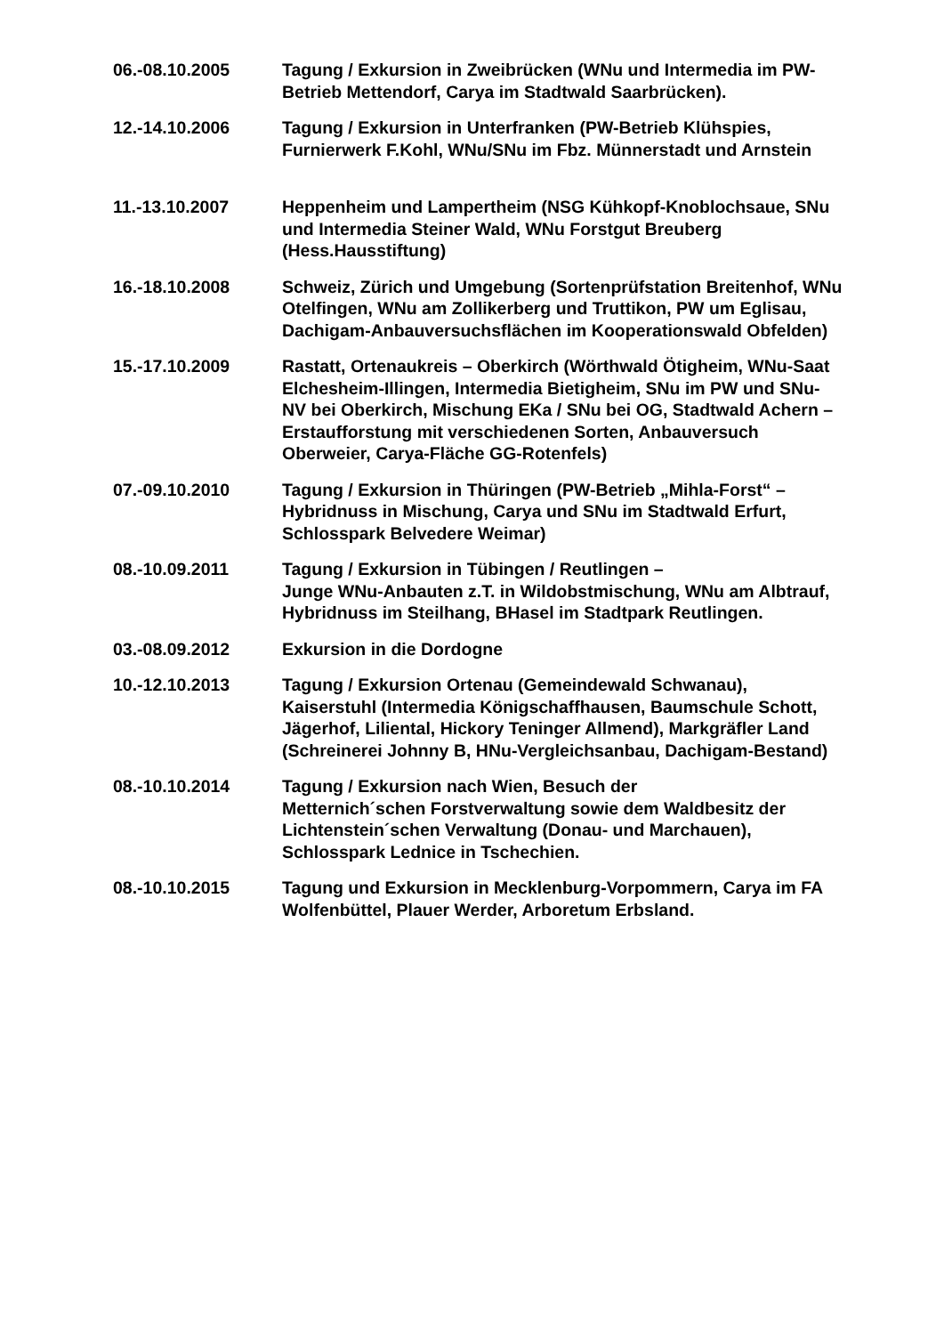06.-08.10.2005 Tagung / Exkursion in Zweibrücken (WNu und Intermedia im PW-Betrieb Mettendorf, Carya im Stadtwald Saarbrücken).
12.-14.10.2006 Tagung / Exkursion in Unterfranken (PW-Betrieb Klühspies, Furnierwerk F.Kohl, WNu/SNu im Fbz. Münnerstadt und Arnstein
11.-13.10.2007 Heppenheim und Lampertheim (NSG Kühkopf-Knoblochsaue, SNu und Intermedia Steiner Wald, WNu Forstgut Breuberg (Hess.Hausstiftung)
16.-18.10.2008 Schweiz, Zürich und Umgebung (Sortenprüfstation Breitenhof, WNu Otelfingen, WNu am Zollikerberg und Truttikon, PW um Eglisau, Dachigam-Anbauversuchsflächen im Kooperationswald Obfelden)
15.-17.10.2009 Rastatt, Ortenaukreis – Oberkirch (Wörthwald Ötigheim, WNu-Saat Elchesheim-Illingen, Intermedia Bietigheim, SNu im PW und SNu-NV bei Oberkirch, Mischung EKa / SNu bei OG, Stadtwald Achern – Erstaufforstung mit verschiedenen Sorten, Anbauversuch Oberweier, Carya-Fläche GG-Rotenfels)
07.-09.10.2010 Tagung / Exkursion in Thüringen (PW-Betrieb „Mihla-Forst“ – Hybridnuss in Mischung, Carya und SNu im Stadtwald Erfurt, Schlosspark Belvedere Weimar)
08.-10.09.2011 Tagung / Exkursion in Tübingen / Reutlingen –
Junge WNu-Anbauten z.T. in Wildobstmischung, WNu am Albtrauf, Hybridnuss im Steilhang, BHasel im Stadtpark Reutlingen.
03.-08.09.2012 Exkursion in die Dordogne
10.-12.10.2013 Tagung / Exkursion Ortenau (Gemeindewald Schwanau), Kaiserstuhl (Intermedia Königschaffhausen, Baumschule Schott, Jägerhof, Liliental, Hickory Teninger Allmend), Markgräfler Land (Schreinerei Johnny B, HNu-Vergleichsanbau, Dachigam-Bestand)
08.-10.10.2014 Tagung / Exkursion nach Wien, Besuch der
Metternich´schen Forstverwaltung sowie dem Waldbesitz der Lichtenstein´schen Verwaltung (Donau- und Marchauen), Schlosspark Lednice in Tschechien.
08.-10.10.2015 Tagung und Exkursion in Mecklenburg-Vorpommern, Carya im FA Wolfenbüttel, Plauer Werder, Arboretum Erbsland.